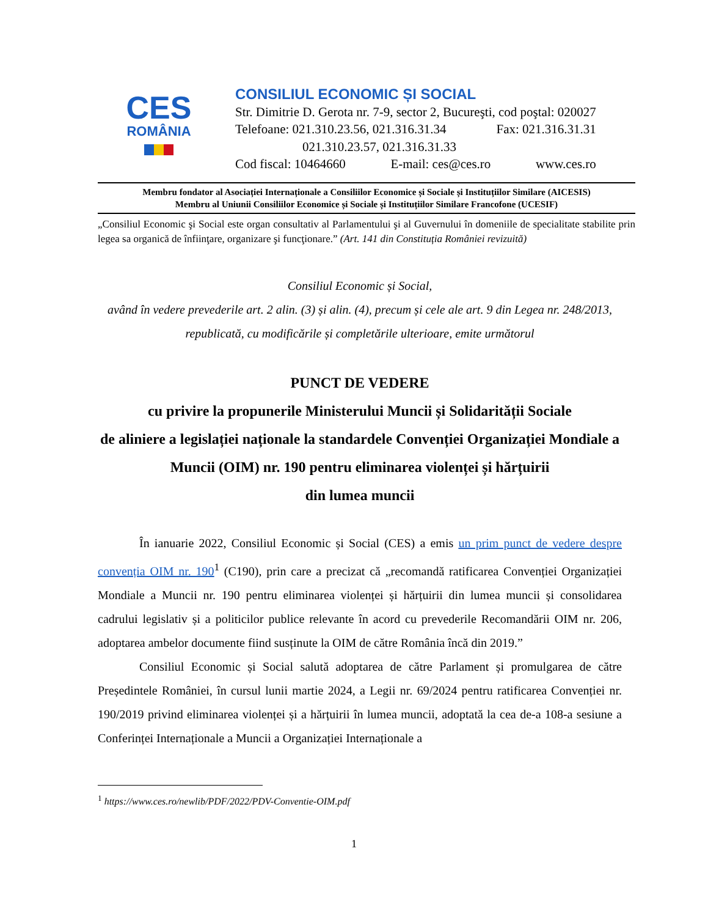CES
ROMÂNIA
CONSILIUL ECONOMIC ȘI SOCIAL
Str. Dimitrie D. Gerota nr. 7-9, sector 2, Bucureşti, cod poştal: 020027
Telefoane: 021.310.23.56, 021.316.31.34 Fax: 021.316.31.31
021.310.23.57, 021.316.31.33
Cod fiscal: 10464660 E-mail: ces@ces.ro www.ces.ro
Membru fondator al Asociației Internaționale a Consiliilor Economice și Sociale și Instituțiilor Similare (AICESIS)
Membru al Uniunii Consiliilor Economice și Sociale și Instituțiilor Similare Francofone (UCESIF)
„Consiliul Economic şi Social este organ consultativ al Parlamentului şi al Guvernului în domeniile de specialitate stabilite prin legea sa organică de înfiinţare, organizare şi funcţionare.” (Art. 141 din Constituția României revizuită)
Consiliul Economic și Social,
având în vedere prevederile art. 2 alin. (3) și alin. (4), precum și cele ale art. 9 din Legea nr. 248/2013, republicată, cu modificările și completările ulterioare, emite următorul
PUNCT DE VEDERE
cu privire la propunerile Ministerului Muncii și Solidarității Sociale
de aliniere a legislației naționale la standardele Convenției Organizației Mondiale a Muncii (OIM) nr. 190 pentru eliminarea violenței și hărțuirii
din lumea muncii
În ianuarie 2022, Consiliul Economic și Social (CES) a emis un prim punct de vedere despre convenția OIM nr. 190<sup>1</sup> (C190), prin care a precizat că „recomandă ratificarea Convenției Organizației Mondiale a Muncii nr. 190 pentru eliminarea violenței și hărțuirii din lumea muncii și consolidarea cadrului legislativ și a politicilor publice relevante în acord cu prevederile Recomandării OIM nr. 206, adoptarea ambelor documente fiind susținute la OIM de către România încă din 2019.”
Consiliul Economic și Social salută adoptarea de către Parlament și promulgarea de către Președintele României, în cursul lunii martie 2024, a Legii nr. 69/2024 pentru ratificarea Convenției nr. 190/2019 privind eliminarea violenței și a hărțuirii în lumea muncii, adoptată la cea de-a 108-a sesiune a Conferinței Internaționale a Muncii a Organizației Internaționale a
<sup>1</sup> https://www.ces.ro/newlib/PDF/2022/PDV-Conventie-OIM.pdf
1